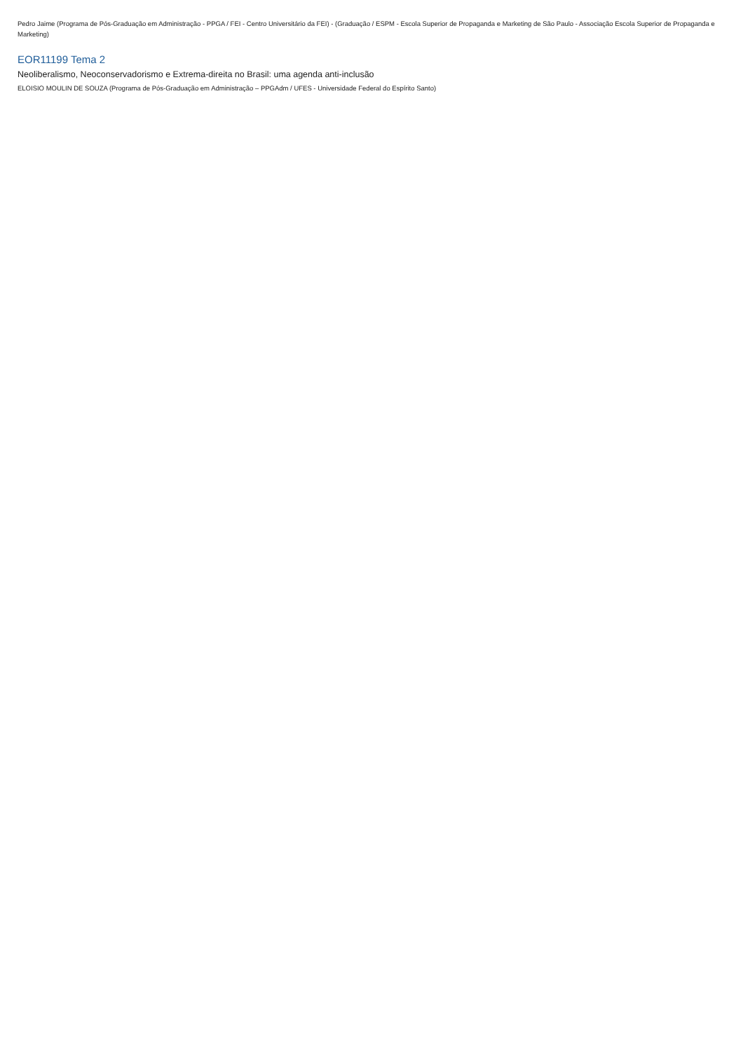Pedro Jaime (Programa de Pós-Graduação em Administração - PPGA / FEI - Centro Universitário da FEI) - (Graduação / ESPM - Escola Superior de Propaganda e Marketing de São Paulo - Associação Escola Superior de Propaganda e Marketing)
EOR11199 Tema 2
Neoliberalismo, Neoconservadorismo e Extrema-direita no Brasil: uma agenda anti-inclusão
ELOISIO MOULIN DE SOUZA (Programa de Pós-Graduação em Administração – PPGAdm / UFES - Universidade Federal do Espírito Santo)